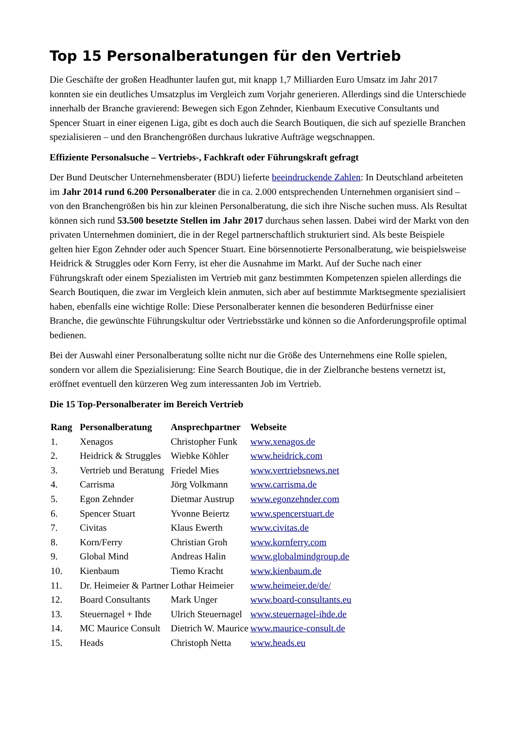Top 15 Personalberatungen für den Vertrieb
Die Geschäfte der großen Headhunter laufen gut, mit knapp 1,7 Milliarden Euro Umsatz im Jahr 2017 konnten sie ein deutliches Umsatzplus im Vergleich zum Vorjahr generieren. Allerdings sind die Unterschiede innerhalb der Branche gravierend: Bewegen sich Egon Zehnder, Kienbaum Executive Consultants und Spencer Stuart in einer eigenen Liga, gibt es doch auch die Search Boutiquen, die sich auf spezielle Branchen spezialisieren – und den Branchengrößen durchaus lukrative Aufträge wegschnappen.
Effiziente Personalsuche – Vertriebs-, Fachkraft oder Führungskraft gefragt
Der Bund Deutscher Unternehmensberater (BDU) lieferte beeindruckende Zahlen: In Deutschland arbeiteten im Jahr 2014 rund 6.200 Personalberater die in ca. 2.000 entsprechenden Unternehmen organisiert sind – von den Branchengrößen bis hin zur kleinen Personalberatung, die sich ihre Nische suchen muss. Als Resultat können sich rund 53.500 besetzte Stellen im Jahr 2017 durchaus sehen lassen. Dabei wird der Markt von den privaten Unternehmen dominiert, die in der Regel partnerschaftlich strukturiert sind. Als beste Beispiele gelten hier Egon Zehnder oder auch Spencer Stuart. Eine börsennotierte Personalberatung, wie beispielsweise Heidrick & Struggles oder Korn Ferry, ist eher die Ausnahme im Markt. Auf der Suche nach einer Führungskraft oder einem Spezialisten im Vertrieb mit ganz bestimmten Kompetenzen spielen allerdings die Search Boutiquen, die zwar im Vergleich klein anmuten, sich aber auf bestimmte Marktsegmente spezialisiert haben, ebenfalls eine wichtige Rolle: Diese Personalberater kennen die besonderen Bedürfnisse einer Branche, die gewünschte Führungskultur oder Vertriebsstärke und können so die Anforderungsprofile optimal bedienen.
Bei der Auswahl einer Personalberatung sollte nicht nur die Größe des Unternehmens eine Rolle spielen, sondern vor allem die Spezialisierung: Eine Search Boutique, die in der Zielbranche bestens vernetzt ist, eröffnet eventuell den kürzeren Weg zum interessanten Job im Vertrieb.
Die 15 Top-Personalberater im Bereich Vertrieb
| Rang | Personalberatung | Ansprechpartner | Webseite |
| --- | --- | --- | --- |
| 1. | Xenagos | Christopher Funk | www.xenagos.de |
| 2. | Heidrick & Struggles | Wiebke Köhler | www.heidrick.com |
| 3. | Vertrieb und Beratung | Friedel Mies | www.vertriebsnews.net |
| 4. | Carrisma | Jörg Volkmann | www.carrisma.de |
| 5. | Egon Zehnder | Dietmar Austrup | www.egonzehnder.com |
| 6. | Spencer Stuart | Yvonne Beiertz | www.spencerstuart.de |
| 7. | Civitas | Klaus Ewerth | www.civitas.de |
| 8. | Korn/Ferry | Christian Groh | www.kornferry.com |
| 9. | Global Mind | Andreas Halin | www.globalmindgroup.de |
| 10. | Kienbaum | Tiemo Kracht | www.kienbaum.de |
| 11. | Dr. Heimeier & Partner | Lothar Heimeier | www.heimeier.de/de/ |
| 12. | Board Consultants | Mark Unger | www.board-consultants.eu |
| 13. | Steuernagel + Ihde | Ulrich Steuernagel | www.steuernagel-ihde.de |
| 14. | MC Maurice Consult | Dietrich W. Maurice | www.maurice-consult.de |
| 15. | Heads | Christoph Netta | www.heads.eu |